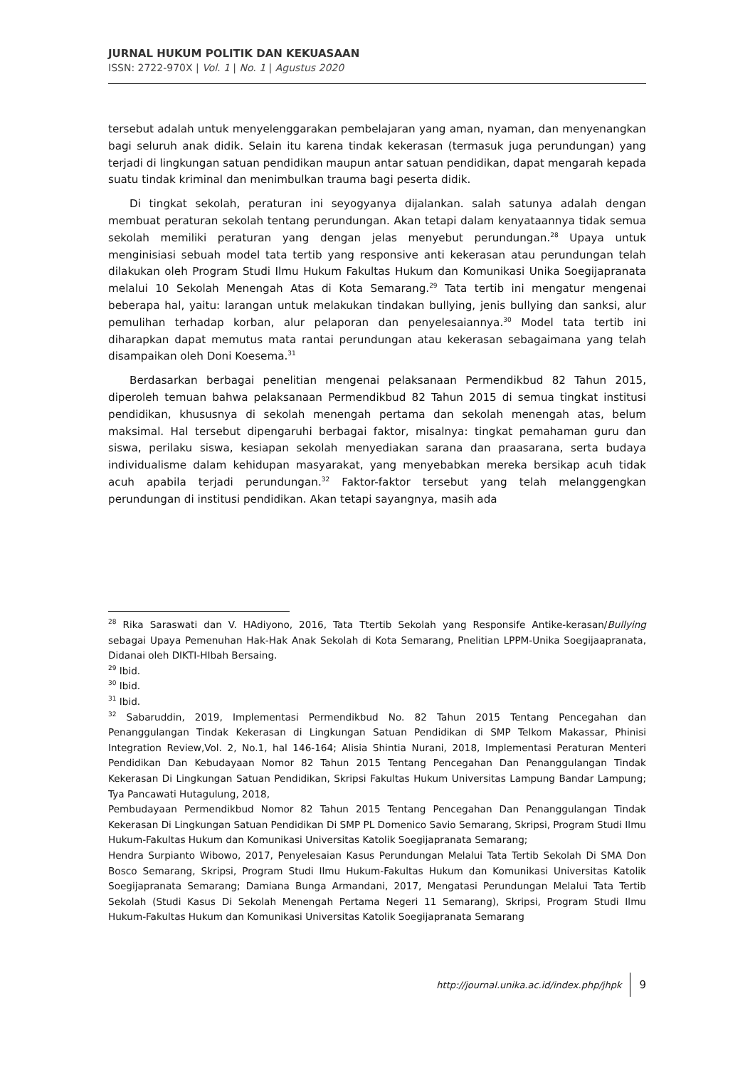JURNAL HUKUM POLITIK DAN KEKUASAAN
ISSN: 2722-970X | Vol. 1 | No. 1 | Agustus 2020
tersebut adalah untuk menyelenggarakan pembelajaran yang aman, nyaman, dan menyenangkan bagi seluruh anak didik. Selain itu karena tindak kekerasan (termasuk juga perundungan) yang terjadi di lingkungan satuan pendidikan maupun antar satuan pendidikan, dapat mengarah kepada suatu tindak kriminal dan menimbulkan trauma bagi peserta didik.
Di tingkat sekolah, peraturan ini seyogyanya dijalankan. salah satunya adalah dengan membuat peraturan sekolah tentang perundungan. Akan tetapi dalam kenyataannya tidak semua sekolah memiliki peraturan yang dengan jelas menyebut perundungan.<sup>28</sup> Upaya untuk menginisiasi sebuah model tata tertib yang responsive anti kekerasan atau perundungan telah dilakukan oleh Program Studi Ilmu Hukum Fakultas Hukum dan Komunikasi Unika Soegijapranata melalui 10 Sekolah Menengah Atas di Kota Semarang.<sup>29</sup> Tata tertib ini mengatur mengenai beberapa hal, yaitu: larangan untuk melakukan tindakan bullying, jenis bullying dan sanksi, alur pemulihan terhadap korban, alur pelaporan dan penyelesaiannya.<sup>30</sup> Model tata tertib ini diharapkan dapat memutus mata rantai perundungan atau kekerasan sebagaimana yang telah disampaikan oleh Doni Koesema.<sup>31</sup>
Berdasarkan berbagai penelitian mengenai pelaksanaan Permendikbud 82 Tahun 2015, diperoleh temuan bahwa pelaksanaan Permendikbud 82 Tahun 2015 di semua tingkat institusi pendidikan, khususnya di sekolah menengah pertama dan sekolah menengah atas, belum maksimal. Hal tersebut dipengaruhi berbagai faktor, misalnya: tingkat pemahaman guru dan siswa, perilaku siswa, kesiapan sekolah menyediakan sarana dan praasarana, serta budaya individualisme dalam kehidupan masyarakat, yang menyebabkan mereka bersikap acuh tidak acuh apabila terjadi perundungan.<sup>32</sup> Faktor-faktor tersebut yang telah melanggengkan perundungan di institusi pendidikan. Akan tetapi sayangnya, masih ada
<sup>28</sup> Rika Saraswati dan V. HAdiyono, 2016, Tata Ttertib Sekolah yang Responsife Antike-kerasan/Bullying sebagai Upaya Pemenuhan Hak-Hak Anak Sekolah di Kota Semarang, Pnelitian LPPM-Unika Soegijaapranata, Didanai oleh DIKTI-HIbah Bersaing.
<sup>29</sup> Ibid.
<sup>30</sup> Ibid.
<sup>31</sup> Ibid.
<sup>32</sup> Sabaruddin, 2019, Implementasi Permendikbud No. 82 Tahun 2015 Tentang Pencegahan dan Penanggulangan Tindak Kekerasan di Lingkungan Satuan Pendidikan di SMP Telkom Makassar, Phinisi Integration Review,Vol. 2, No.1, hal 146-164; Alisia Shintia Nurani, 2018, Implementasi Peraturan Menteri Pendidikan Dan Kebudayaan Nomor 82 Tahun 2015 Tentang Pencegahan Dan Penanggulangan Tindak Kekerasan Di Lingkungan Satuan Pendidikan, Skripsi Fakultas Hukum Universitas Lampung Bandar Lampung; Tya Pancawati Hutagulung, 2018,
Pembudayaan Permendikbud Nomor 82 Tahun 2015 Tentang Pencegahan Dan Penanggulangan Tindak Kekerasan Di Lingkungan Satuan Pendidikan Di SMP PL Domenico Savio Semarang, Skripsi, Program Studi Ilmu Hukum-Fakultas Hukum dan Komunikasi Universitas Katolik Soegijapranata Semarang;
Hendra Surpianto Wibowo, 2017, Penyelesaian Kasus Perundungan Melalui Tata Tertib Sekolah Di SMA Don Bosco Semarang, Skripsi, Program Studi Ilmu Hukum-Fakultas Hukum dan Komunikasi Universitas Katolik Soegijapranata Semarang; Damiana Bunga Armandani, 2017, Mengatasi Perundungan Melalui Tata Tertib Sekolah (Studi Kasus Di Sekolah Menengah Pertama Negeri 11 Semarang), Skripsi, Program Studi Ilmu Hukum-Fakultas Hukum dan Komunikasi Universitas Katolik Soegijapranata Semarang
http://journal.unika.ac.id/index.php/jhpk 9